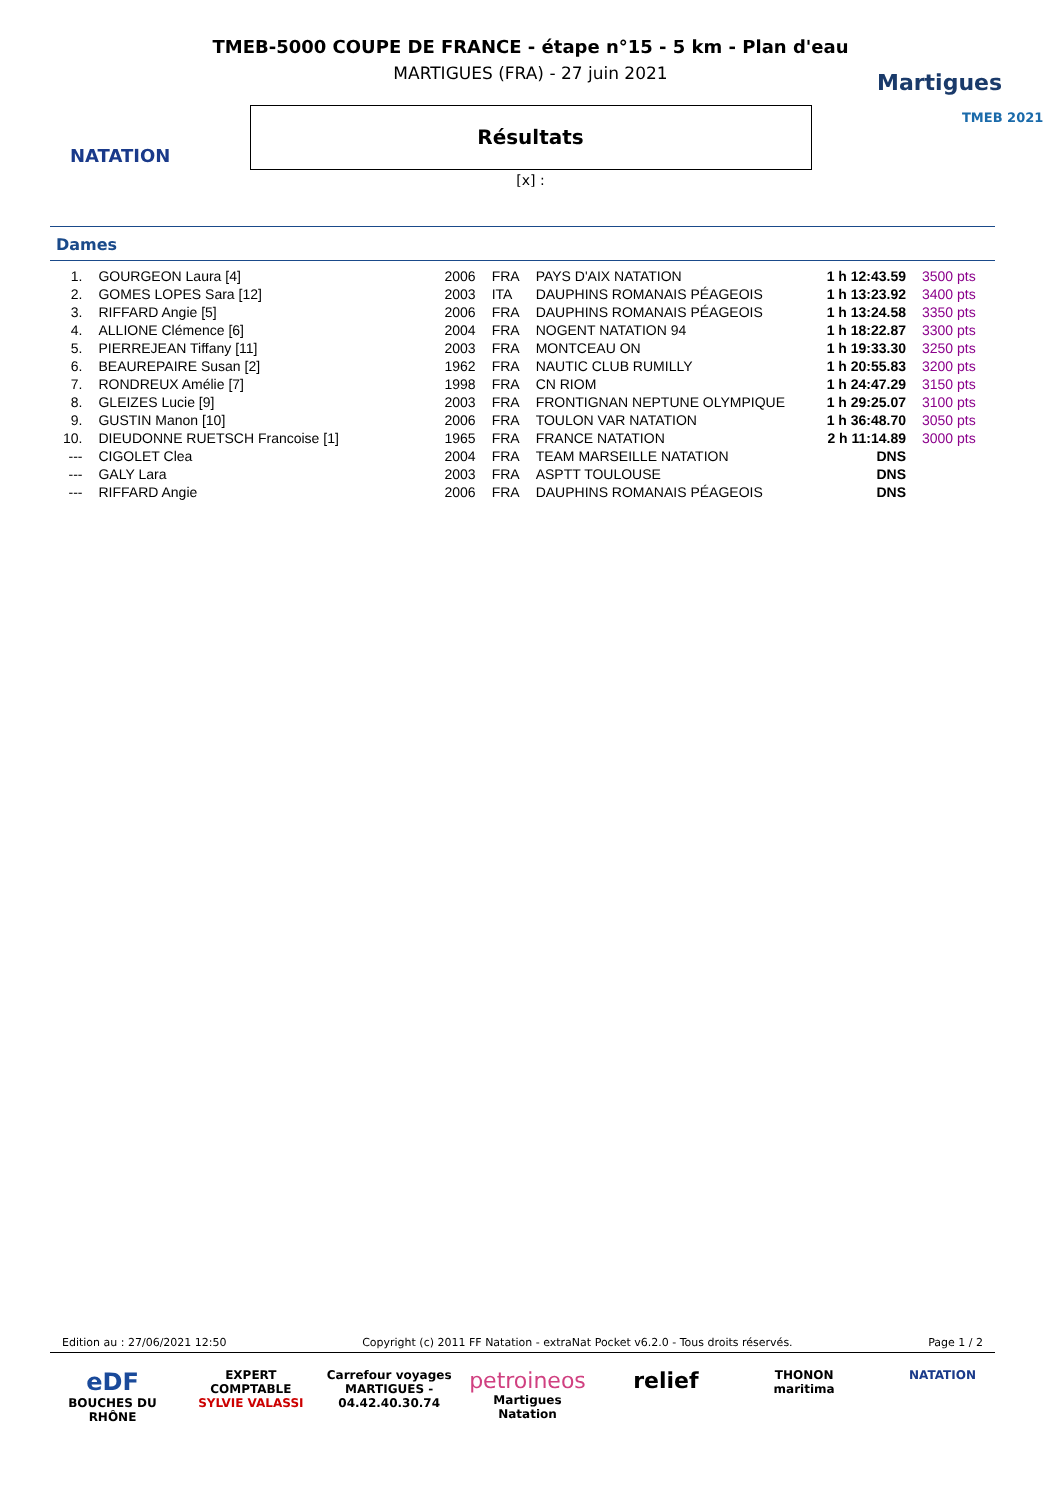NATATION
Martigues
TMEB 2021
TMEB-5000 COUPE DE FRANCE - étape n°15 - 5 km - Plan d'eau
MARTIGUES (FRA) - 27 juin 2021
Résultats
[x] :
Dames
| 1. | GOURGEON Laura [4] | 2006 | FRA | PAYS D'AIX NATATION | 1 h 12:43.59 | 3500 pts |
| 2. | GOMES LOPES Sara [12] | 2003 | ITA | DAUPHINS ROMANAIS PÉAGEOIS | 1 h 13:23.92 | 3400 pts |
| 3. | RIFFARD Angie [5] | 2006 | FRA | DAUPHINS ROMANAIS PÉAGEOIS | 1 h 13:24.58 | 3350 pts |
| 4. | ALLIONE Clémence [6] | 2004 | FRA | NOGENT NATATION 94 | 1 h 18:22.87 | 3300 pts |
| 5. | PIERREJEAN Tiffany [11] | 2003 | FRA | MONTCEAU ON | 1 h 19:33.30 | 3250 pts |
| 6. | BEAUREPAIRE Susan [2] | 1962 | FRA | NAUTIC CLUB RUMILLY | 1 h 20:55.83 | 3200 pts |
| 7. | RONDREUX Amélie [7] | 1998 | FRA | CN RIOM | 1 h 24:47.29 | 3150 pts |
| 8. | GLEIZES Lucie [9] | 2003 | FRA | FRONTIGNAN NEPTUNE OLYMPIQUE | 1 h 29:25.07 | 3100 pts |
| 9. | GUSTIN Manon [10] | 2006 | FRA | TOULON VAR NATATION | 1 h 36:48.70 | 3050 pts |
| 10. | DIEUDONNE RUETSCH Francoise [1] | 1965 | FRA | FRANCE NATATION | 2 h 11:14.89 | 3000 pts |
| --- | CIGOLET Clea | 2004 | FRA | TEAM MARSEILLE NATATION | DNS | |
| --- | GALY Lara | 2003 | FRA | ASPTT TOULOUSE | DNS | |
| --- | RIFFARD Angie | 2006 | FRA | DAUPHINS ROMANAIS PÉAGEOIS | DNS | |
Edition au : 27/06/2021 12:50 Copyright (c) 2011 FF Natation - extraNat Pocket v6.2.0 - Tous droits réservés. Page 1 / 2
eDF
BOUCHES DU RHÔNE
EXPERT COMPTABLE
SYLVIE VALASSI
Carrefour voyages
MARTIGUES - 04.42.40.30.74
petroineos
Martigues Natation
relief
THONON
maritima
NATATION